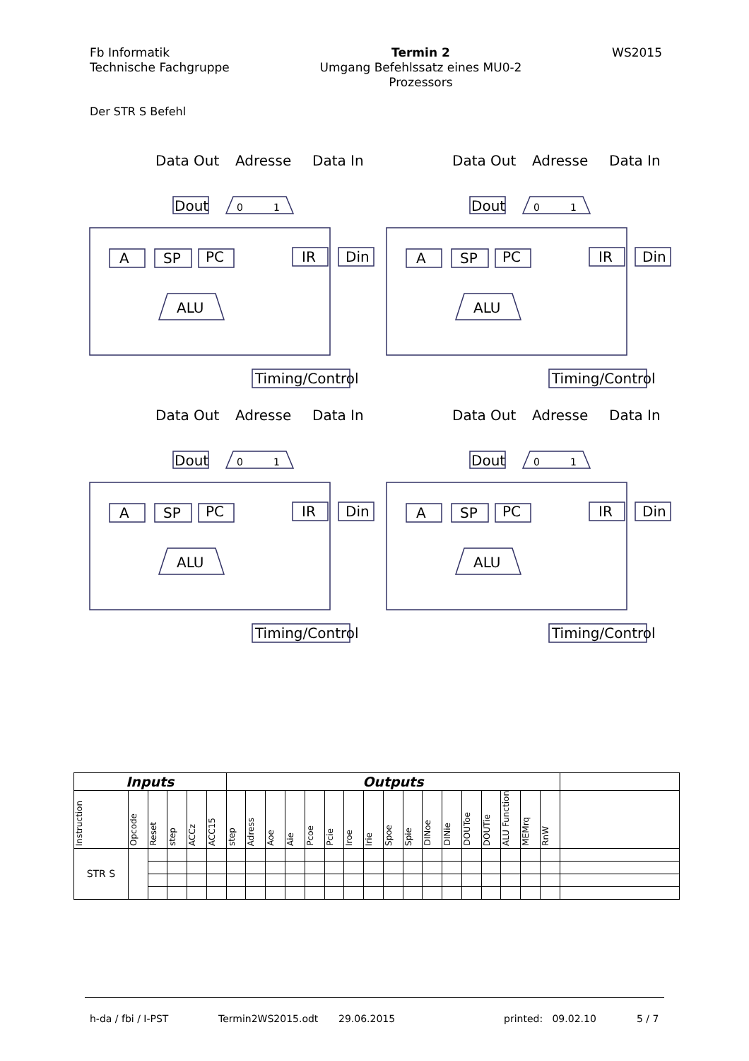Fb Informatik
Technische Fachgruppe
Termin 2
Umgang Befehlssatz eines MU0-2
Prozessors
WS2015
Der STR S Befehl
Data Out
Adresse
Data In
Dout
0
1
A
SP
PC
IR
Din
ALU
Timing/Control
Data Out
Adresse
Data In
Dout
0
1
A
SP
PC
IR
Din
ALU
Timing/Control
Data Out
Adresse
Data In
Dout
0
1
A
SP
PC
IR
Din
ALU
Timing/Control
Data Out
Adresse
Data In
Dout
0
1
A
SP
PC
IR
Din
ALU
Timing/Control
| Inputs | | | | | | Outputs | | | | | | | | | | | | | | | | | |
| --- | --- | --- | --- | --- | --- | --- | --- | --- | --- | --- | --- | --- | --- | --- | --- | --- | --- | --- | --- | --- | --- | --- | --- |
| Instruction | Opcode | Reset | step | ACCz | ACC15 | step | Adress | Aoe | Aie | Pcoe | Pcie | Iroe | Irie | Spoe | Spie | DINoe | DINie | DOUToe | DOUTie | ALU Function | MEMrq | RnW | |
| STR S | | | | | | | | | | | | | | | | | | | | | | | |
h-da / fbi / I-PST Termin2WS2015.odt 29.06.2015 printed: 09.02.10 5 / 7